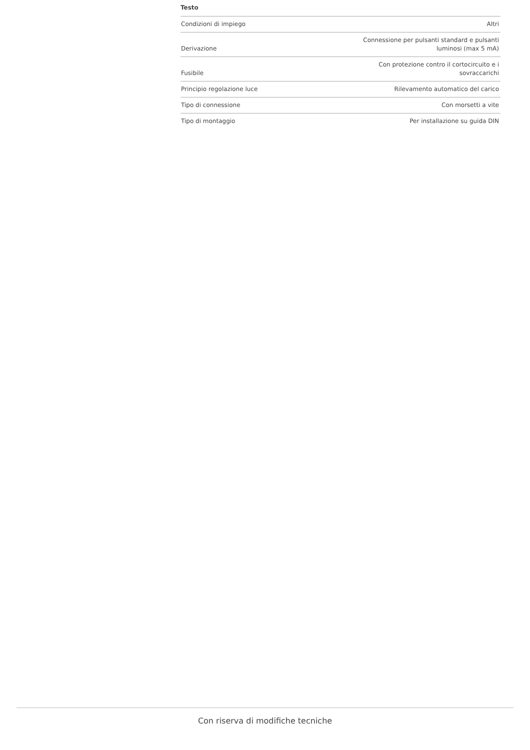Testo
| Condizioni di impiego | Altri |
| Derivazione | Connessione per pulsanti standard e pulsanti luminosi (max 5 mA) |
| Fusibile | Con protezione contro il cortocircuito e i sovraccarichi |
| Principio regolazione luce | Rilevamento automatico del carico |
| Tipo di connessione | Con morsetti a vite |
| Tipo di montaggio | Per installazione su guida DIN |
Con riserva di modifiche tecniche